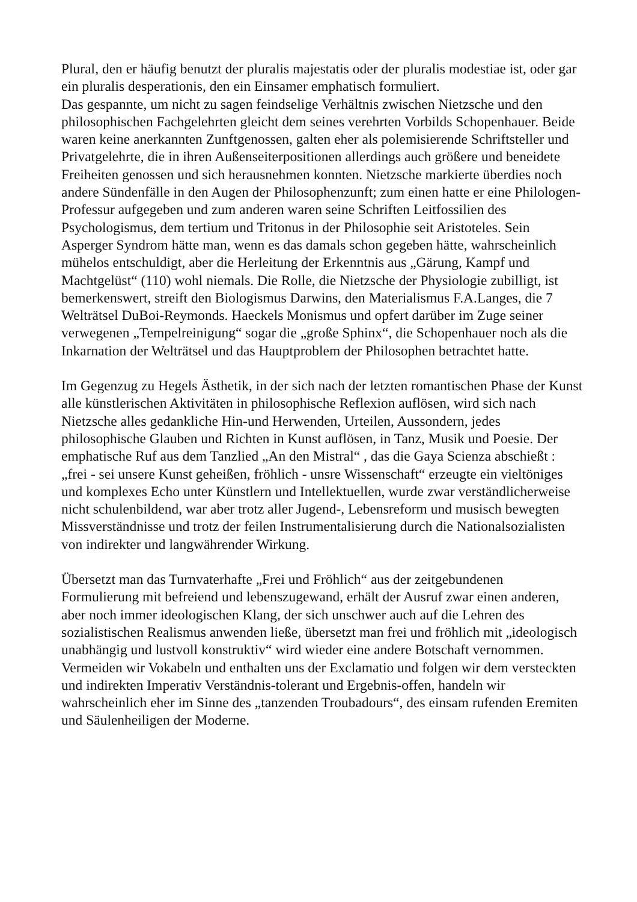Plural, den er häufig benutzt der pluralis majestatis oder der pluralis modestiae ist, oder gar ein pluralis desperationis, den ein Einsamer emphatisch formuliert.
Das gespannte, um nicht zu sagen feindselige Verhältnis zwischen Nietzsche und den philosophischen Fachgelehrten gleicht dem seines verehrten Vorbilds Schopenhauer. Beide waren keine anerkannten Zunftgenossen, galten eher als polemisierende Schriftsteller und Privatgelehrte, die in ihren Außenseiterpositionen allerdings auch größere und beneidete Freiheiten genossen und sich herausnehmen konnten. Nietzsche markierte überdies noch andere Sündenfälle in den Augen der Philosophenzunft; zum einen hatte er eine Philologen-Professur aufgegeben und zum anderen waren seine Schriften Leitfossilien des Psychologismus, dem tertium und Tritonus in der Philosophie seit Aristoteles. Sein Asperger Syndrom hätte man, wenn es das damals schon gegeben hätte, wahrscheinlich mühelos entschuldigt, aber die Herleitung der Erkenntnis aus „Gärung, Kampf und Machtgelüst“ (110) wohl niemals. Die Rolle, die Nietzsche der Physiologie zubilligt, ist bemerkenswert, streift den Biologismus Darwins, den Materialismus F.A.Langes, die 7 Welträtsel DuBoi-Reymonds. Haeckels Monismus und opfert darüber im Zuge seiner verwegenen „Tempelreinigung“ sogar die „große Sphinx“, die Schopenhauer noch als die Inkarnation der Welträtsel und das Hauptproblem der Philosophen betrachtet hatte.
Im Gegenzug zu Hegels Ästhetik, in der sich nach der letzten romantischen Phase der Kunst alle künstlerischen Aktivitäten in philosophische Reflexion auflösen, wird sich nach Nietzsche alles gedankliche Hin-und Herwenden, Urteilen, Aussondern, jedes philosophische Glauben und Richten in Kunst auflösen, in Tanz, Musik und Poesie. Der emphatische Ruf aus dem Tanzlied „An den Mistral“ , das die Gaya Scienza abschießt : „frei - sei unsere Kunst geheißen, fröhlich - unsre Wissenschaft“ erzeugte ein vieltöniges und komplexes Echo unter Künstlern und Intellektuellen, wurde zwar verständlicherweise nicht schulenbildend, war aber trotz aller Jugend-, Lebensreform und musisch bewegten Missverständnisse und trotz der feilen Instrumentalisierung durch die Nationalsozialisten von indirekter und langwährender Wirkung.
Übersetzt man das Turnvaterhafte „Frei und Fröhlich“ aus der zeitgebundenen Formulierung mit befreiend und lebenszugewand, erhält der Ausruf zwar einen anderen, aber noch immer ideologischen Klang, der sich unschwer auch auf die Lehren des sozialistischen Realismus anwenden ließe, übersetzt man frei und fröhlich mit „ideologisch unabhängig und lustvoll konstruktiv“ wird wieder eine andere Botschaft vernommen. Vermeiden wir Vokabeln und enthalten uns der Exclamatio und folgen wir dem versteckten und indirekten Imperativ Verständnis-tolerant und Ergebnis-offen, handeln wir wahrscheinlich eher im Sinne des „tanzenden Troubadours“, des einsam rufenden Eremiten und Säulenheiligen der Moderne.